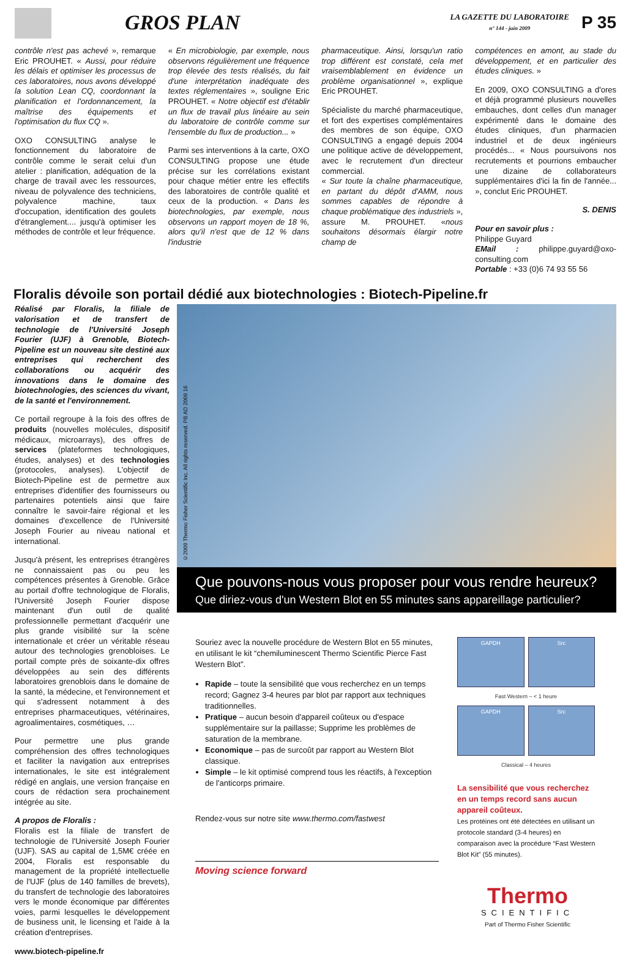GROS PLAN
LA GAZETTE DU LABORATOIRE
n° 144 - juin 2009
P 35
contrôle n'est pas achevé », remarque Eric PROUHET. « Aussi, pour réduire les délais et optimiser les processus de ces laboratoires, nous avons développé la solution Lean CQ, coordonnant la planification et l'ordonnancement, la maîtrise des équipements et l'optimisation du flux CQ ».
OXO CONSULTING analyse le fonctionnement du laboratoire de contrôle comme le serait celui d'un atelier : planification, adéquation de la charge de travail avec les ressources, niveau de polyvalence des techniciens, polyvalence machine, taux d'occupation, identification des goulets d'étranglement.... jusqu'à optimiser les méthodes de contrôle et leur fréquence.
« En microbiologie, par exemple, nous observons régulièrement une fréquence trop élevée des tests réalisés, du fait d'une interprétation inadéquate des textes réglementaires », souligne Eric PROUHET. « Notre objectif est d'établir un flux de travail plus linéaire au sein du laboratoire de contrôle comme sur l'ensemble du flux de production... »
Parmi ses interventions à la carte, OXO CONSULTING propose une étude précise sur les corrélations existant pour chaque métier entre les effectifs des laboratoires de contrôle qualité et ceux de la production. « Dans les biotechnologies, par exemple, nous observons un rapport moyen de 18 %, alors qu'il n'est que de 12 % dans l'industrie
pharmaceutique. Ainsi, lorsqu'un ratio trop différent est constaté, cela met vraisemblablement en évidence un problème organisationnel », explique Eric PROUHET.
Spécialiste du marché pharmaceutique, et fort des expertises complémentaires des membres de son équipe, OXO CONSULTING a engagé depuis 2004 une politique active de développement, avec le recrutement d'un directeur commercial.
« Sur toute la chaîne pharmaceutique, en partant du dépôt d'AMM, nous sommes capables de répondre à chaque problématique des industriels », assure M. PROUHET. «nous souhaitons désormais élargir notre champ de
compétences en amont, au stade du développement, et en particulier des études cliniques. »
En 2009, OXO CONSULTING a d'ores et déjà programmé plusieurs nouvelles embauches, dont celles d'un manager expérimenté dans le domaine des études cliniques, d'un pharmacien industriel et de deux ingénieurs procédés... « Nous poursuivons nos recrutements et pourrions embaucher une dizaine de collaborateurs supplémentaires d'ici la fin de l'année... », conclut Eric PROUHET.
S. DENIS
Pour en savoir plus :
Philippe Guyard
EMail : philippe.guyard@oxo-consulting.com
Portable : +33 (0)6 74 93 55 56
Floralis dévoile son portail dédié aux biotechnologies : Biotech-Pipeline.fr
Réalisé par Floralis, la filiale de valorisation et de transfert de technologie de l'Université Joseph Fourier (UJF) à Grenoble, Biotech-Pipeline est un nouveau site destiné aux entreprises qui recherchent des collaborations ou acquérir des innovations dans le domaine des biotechnologies, des sciences du vivant, de la santé et l'environnement.
Ce portail regroupe à la fois des offres de produits (nouvelles molécules, dispositif médicaux, microarrays), des offres de services (plateformes technologiques, études, analyses) et des technologies (protocoles, analyses). L'objectif de Biotech-Pipeline est de permettre aux entreprises d'identifier des fournisseurs ou partenaires potentiels ainsi que faire connaître le savoir-faire régional et les domaines d'excellence de l'Université Joseph Fourier au niveau national et international.
Jusqu'à présent, les entreprises étrangères ne connaissaient pas ou peu les compétences présentes à Grenoble. Grâce au portail d'offre technologique de Floralis, l'Université Joseph Fourier dispose maintenant d'un outil de qualité professionnelle permettant d'acquérir une plus grande visibilité sur la scène internationale et créer un véritable réseau autour des technologies grenobloises. Le portail compte près de soixante-dix offres développées au sein des différents laboratoires grenoblois dans le domaine de la santé, la médecine, et l'environnement et qui s'adressent notamment à des entreprises pharmaceutiques, vétérinaires, agroalimentaires, cosmétiques, …
Pour permettre une plus grande compréhension des offres technologiques et faciliter la navigation aux entreprises internationales, le site est intégralement rédigé en anglais, une version française en cours de rédaction sera prochainement intégrée au site.
A propos de Floralis :
Floralis est la filiale de transfert de technologie de l'Université Joseph Fourier (UJF). SAS au capital de 1,5M€ créée en 2004, Floralis est responsable du management de la propriété intellectuelle de l'UJF (plus de 140 familles de brevets), du transfert de technologie des laboratoires vers le monde économique par différentes voies, parmi lesquelles le développement de business unit, le licensing et l'aide à la création d'entreprises.
www.biotech-pipeline.fr
©2009 Thermo Fisher Scientific Inc. All rights reserved. PB AD 2009 16
Que pouvons-nous vous proposer pour vous rendre heureux?
Que diriez-vous d'un Western Blot en 55 minutes sans appareillage particulier?
Souriez avec la nouvelle procédure de Western Blot en 55 minutes, en utilisant le kit “chemiluminescent Thermo Scientific Pierce Fast Western Blot”.
Rapide – toute la sensibilité que vous recherchez en un temps record; Gagnez 3-4 heures par blot par rapport aux techniques traditionnelles.
Pratique – aucun besoin d'appareil coûteux ou d'espace supplémentaire sur la paillasse; Supprime les problèmes de saturation de la membrane.
Economique – pas de surcoût par rapport au Western Blot classique.
Simple – le kit optimisé comprend tous les réactifs, à l'exception de l'anticorps primaire.
Rendez-vous sur notre site www.thermo.com/fastwest
Moving science forward
GAPDH
Src
Fast Western – < 1 heure
GAPDH
Src
Classical – 4 heures
La sensibilité que vous recherchez en un temps record sans aucun appareil coûteux.
Les protéines ont été détectées en utilisant un protocole standard (3-4 heures) en comparaison avec la procédure “Fast Western Blot Kit” (55 minutes).
Thermo
SCIENTIFIC
Part of Thermo Fisher Scientific